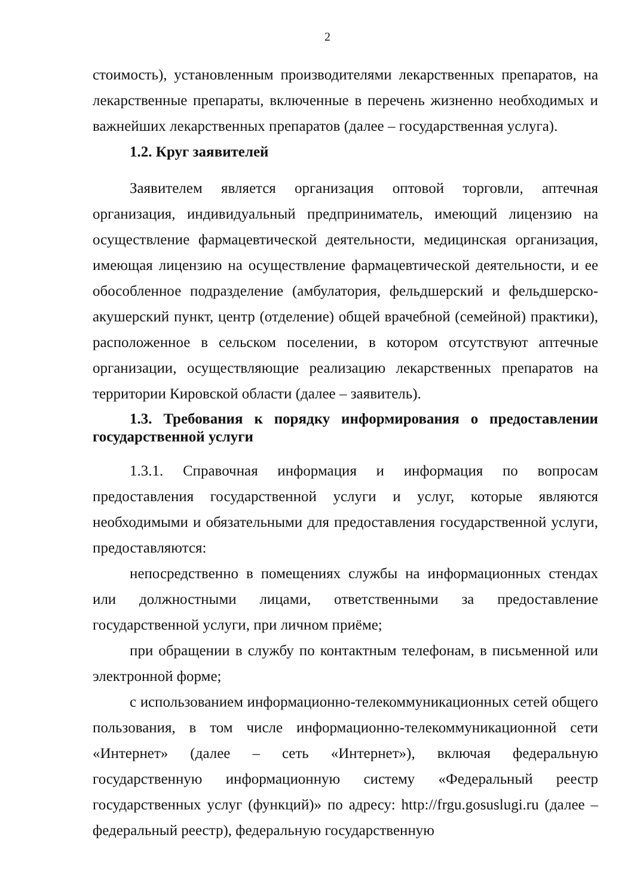2
стоимость), установленным производителями лекарственных препаратов, на лекарственные препараты, включенные в перечень жизненно необходимых и важнейших лекарственных препаратов (далее – государственная услуга).
1.2. Круг заявителей
Заявителем является организация оптовой торговли, аптечная организация, индивидуальный предприниматель, имеющий лицензию на осуществление фармацевтической деятельности, медицинская организация, имеющая лицензию на осуществление фармацевтической деятельности, и ее обособленное подразделение (амбулатория, фельдшерский и фельдшерско-акушерский пункт, центр (отделение) общей врачебной (семейной) практики), расположенное в сельском поселении, в котором отсутствуют аптечные организации, осуществляющие реализацию лекарственных препаратов на территории Кировской области (далее – заявитель).
1.3. Требования к порядку информирования о предоставлении государственной услуги
1.3.1. Справочная информация и информация по вопросам предоставления государственной услуги и услуг, которые являются необходимыми и обязательными для предоставления государственной услуги, предоставляются:
непосредственно в помещениях службы на информационных стендах или должностными лицами, ответственными за предоставление государственной услуги, при личном приёме;
при обращении в службу по контактным телефонам, в письменной или электронной форме;
с использованием информационно-телекоммуникационных сетей общего пользования, в том числе информационно-телекоммуникационной сети «Интернет» (далее – сеть «Интернет»), включая федеральную государственную информационную систему «Федеральный реестр государственных услуг (функций)» по адресу: http://frgu.gosuslugi.ru (далее – федеральный реестр), федеральную государственную